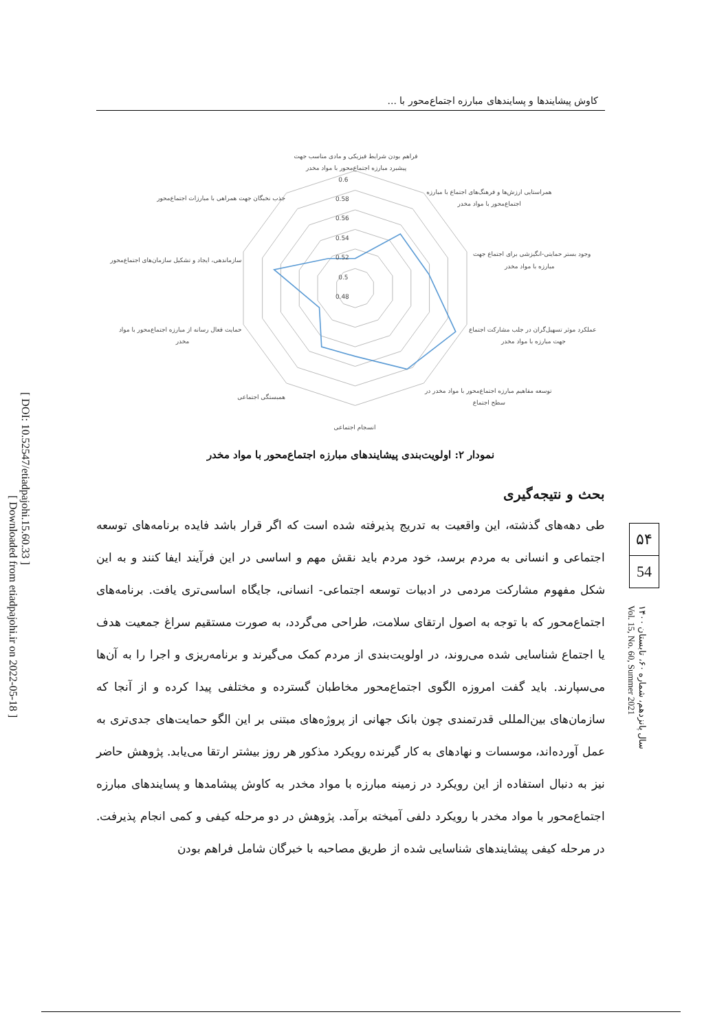[ DOI: 10.52547/etiadpajohi.15.60.33 ]
[ Downloaded from etiadpajohi.ir on 2022-05-18 ]
کاوش پیشایندها و پسایندهای مبارزه اجتماع‌محور با ...
0.6
0.58
0.56
0.54
0.52
0.5
0.48
فراهم بودن شرایط فیزیکی و مادی مناسب جهت
پیشبرد مبارزه اجتماع‌محور با مواد مخدر
همراستایی ارزش‌ها و فرهنگ‌های اجتماع با مبارزه
اجتماع‌محور با مواد مخدر
وجود بستر حمایتی-انگیزشی برای اجتماع جهت
مبارزه با مواد مخدر
عملکرد موثر تسهیل‌گران در جلب مشارکت اجتماع
جهت مبارزه با مواد مخدر
توسعه مفاهیم مبارزه اجتماع‌محور با مواد مخدر در
سطح اجتماع
انسجام اجتماعی
همبستگی اجتماعی
حمایت فعال رسانه از مبارزه اجتماع‌محور با مواد
مخدر
سازماندهی، ایجاد و تشکیل سازمان‌های اجتماع‌محور
جذب نخبگان جهت همراهی با مبارزات اجتماع‌محور
نمودار ۲: اولویت‌بندی پیشایندهای مبارزه اجتماع‌محور با مواد مخدر
بحث و نتیجه‌گیری
طی دهه‌های گذشته، این واقعیت به تدریج پذیرفته شده است که اگر قرار باشد فایده برنامه‌های توسعه اجتماعی و انسانی به مردم برسد، خود مردم باید نقش مهم و اساسی در این فرآیند ایفا کنند و به این شکل مفهوم مشارکت مردمی در ادبیات توسعه اجتماعی- انسانی، جایگاه اساسی‌تری یافت. برنامه‌های اجتماع‌محور که با توجه به اصول ارتقای سلامت، طراحی می‌گردد، به صورت مستقیم سراغ جمعیت هدف یا اجتماع شناسایی شده می‌روند، در اولویت‌بندی از مردم کمک می‌گیرند و برنامه‌ریزی و اجرا را به آن‌ها می‌سپارند. باید گفت امروزه الگوی اجتماع‌محور مخاطبان گسترده و مختلفی پیدا کرده و از آنجا که سازمان‌های بین‌المللی قدرتمندی چون بانک جهانی از پروژه‌های مبتنی بر این الگو حمایت‌های جدی‌تری به عمل آورده‌اند، موسسات و نهادهای به کار گیرنده رویکرد مذکور هر روز بیشتر ارتقا می‌یابد. پژوهش حاضر نیز به دنبال استفاده از این رویکرد در زمینه مبارزه با مواد مخدر به کاوش پیشامدها و پسایندهای مبارزه اجتماع‌محور با مواد مخدر با رویکرد دلفی آمیخته برآمد. پژوهش در دو مرحله کیفی و کمی انجام پذیرفت. در مرحله کیفی پیشایندهای شناسایی شده از طریق مصاحبه با خبرگان شامل فراهم بودن
۵۴
54
سال پانزدهم، شماره ۶۰، تابستان ۱۴۰۰
Vol. 15, No. 60, Summer 2021